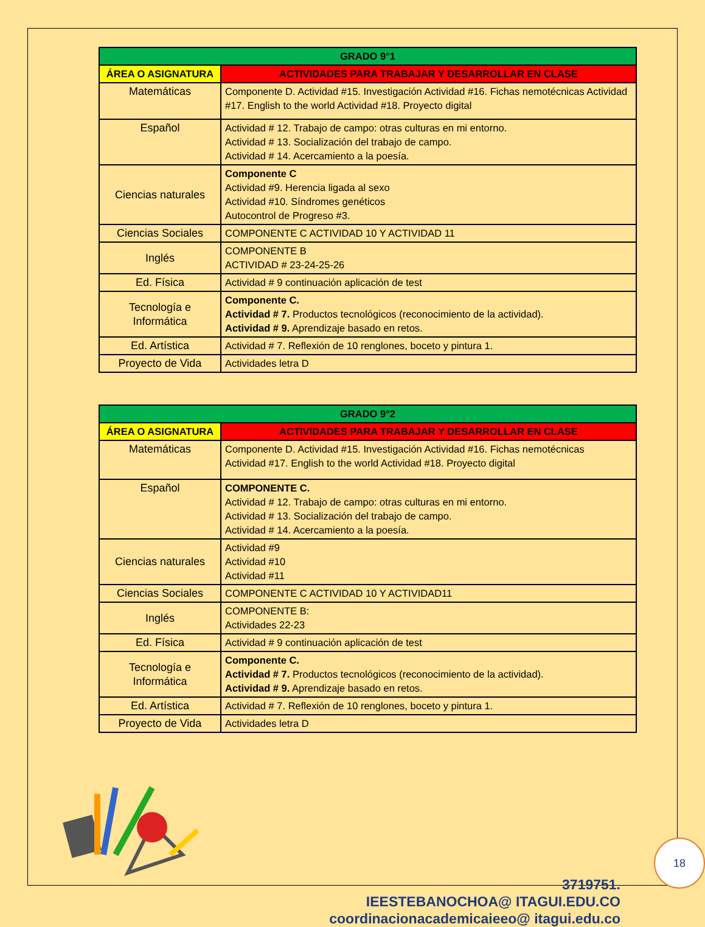| GRADO 9°1 | |
| --- | --- |
| ÁREA O ASIGNATURA | ACTIVIDADES PARA TRABAJAR Y DESARROLLAR EN CLASE |
| Matemáticas | Componente D. Actividad #15. Investigación Actividad #16. Fichas nemotécnicas Actividad #17. English to the world Actividad #18. Proyecto digital |
| Español | Actividad # 12. Trabajo de campo: otras culturas en mi entorno. Actividad # 13. Socialización del trabajo de campo. Actividad # 14. Acercamiento a la poesía. |
| Ciencias naturales | Componente C Actividad #9. Herencia ligada al sexo Actividad #10. Síndromes genéticos Autocontrol de Progreso #3. |
| Ciencias Sociales | COMPONENTE C ACTIVIDAD 10 Y ACTIVIDAD 11 |
| Inglés | COMPONENTE B ACTIVIDAD # 23-24-25-26 |
| Ed. Física | Actividad # 9 continuación aplicación de test |
| Tecnología e Informática | Componente C. Actividad # 7. Productos tecnológicos (reconocimiento de la actividad). Actividad # 9. Aprendizaje basado en retos. |
| Ed. Artística | Actividad # 7. Reflexión de 10 renglones, boceto y pintura 1. |
| Proyecto de Vida | Actividades letra D |
| GRADO 9°2 | |
| --- | --- |
| ÁREA O ASIGNATURA | ACTIVIDADES PARA TRABAJAR Y DESARROLLAR EN CLASE |
| Matemáticas | Componente D. Actividad #15. Investigación Actividad #16. Fichas nemotécnicas Actividad #17. English to the world Actividad #18. Proyecto digital |
| Español | COMPONENTE C. Actividad # 12. Trabajo de campo: otras culturas en mi entorno. Actividad # 13. Socialización del trabajo de campo. Actividad # 14. Acercamiento a la poesía. |
| Ciencias naturales | Actividad #9 Actividad #10 Actividad #11 |
| Ciencias Sociales | COMPONENTE C ACTIVIDAD 10 Y ACTIVIDAD11 |
| Inglés | COMPONENTE B: Actividades 22-23 |
| Ed. Física | Actividad # 9 continuación aplicación de test |
| Tecnología e Informática | Componente C. Actividad # 7. Productos tecnológicos (reconocimiento de la actividad). Actividad # 9. Aprendizaje basado en retos. |
| Ed. Artística | Actividad # 7. Reflexión de 10 renglones, boceto y pintura 1. |
| Proyecto de Vida | Actividades letra D |
3719751.
IEESTEBANOCHOA@ ITAGUI.EDU.CO
coordinacionacademicaieeo@ itagui.edu.co
18